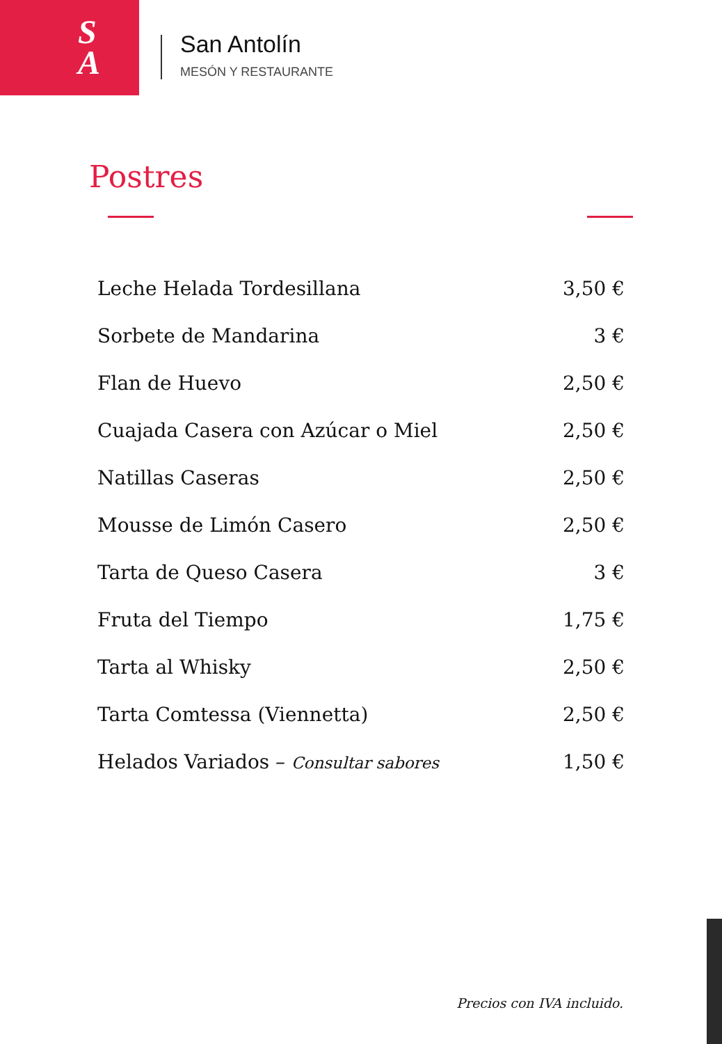S
A
San Antolín
MESÓN Y RESTAURANTE
Postres
| Leche Helada Tordesillana | 3,50 € |
| Sorbete de Mandarina | 3 € |
| Flan de Huevo | 2,50 € |
| Cuajada Casera con Azúcar o Miel | 2,50 € |
| Natillas Caseras | 2,50 € |
| Mousse de Limón Casero | 2,50 € |
| Tarta de Queso Casera | 3 € |
| Fruta del Tiempo | 1,75 € |
| Tarta al Whisky | 2,50 € |
| Tarta Comtessa (Viennetta) | 2,50 € |
| Helados Variados – Consultar sabores | 1,50 € |
Precios con IVA incluido.